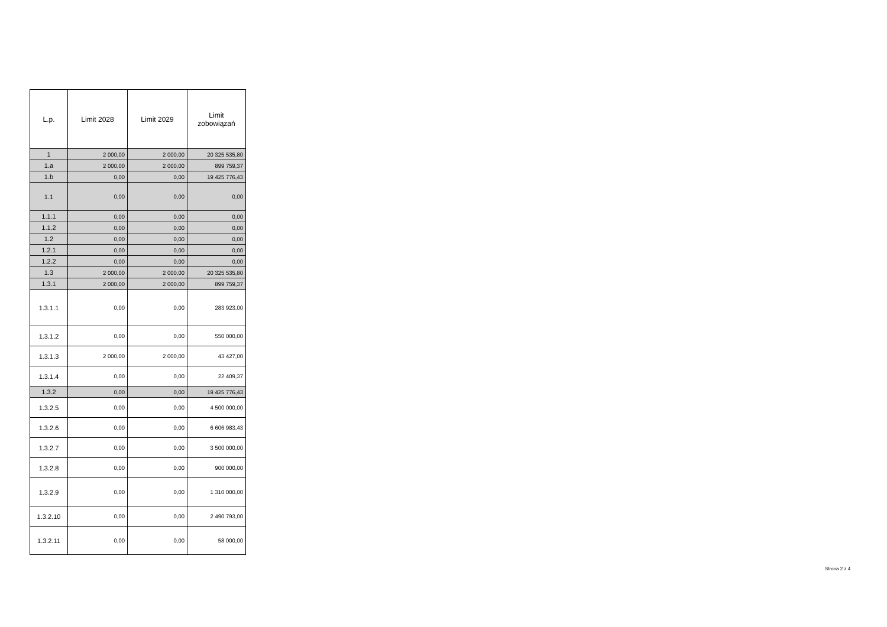| L.p. | Limit 2028 | Limit 2029 | Limit zobowiązań |
| --- | --- | --- | --- |
| 1 | 2 000,00 | 2 000,00 | 20 325 535,80 |
| 1.a | 2 000,00 | 2 000,00 | 899 759,37 |
| 1.b | 0,00 | 0,00 | 19 425 776,43 |
| 1.1 | 0,00 | 0,00 | 0,00 |
| 1.1.1 | 0,00 | 0,00 | 0,00 |
| 1.1.2 | 0,00 | 0,00 | 0,00 |
| 1.2 | 0,00 | 0,00 | 0,00 |
| 1.2.1 | 0,00 | 0,00 | 0,00 |
| 1.2.2 | 0,00 | 0,00 | 0,00 |
| 1.3 | 2 000,00 | 2 000,00 | 20 325 535,80 |
| 1.3.1 | 2 000,00 | 2 000,00 | 899 759,37 |
| 1.3.1.1 | 0,00 | 0,00 | 283 923,00 |
| 1.3.1.2 | 0,00 | 0,00 | 550 000,00 |
| 1.3.1.3 | 2 000,00 | 2 000,00 | 43 427,00 |
| 1.3.1.4 | 0,00 | 0,00 | 22 409,37 |
| 1.3.2 | 0,00 | 0,00 | 19 425 776,43 |
| 1.3.2.5 | 0,00 | 0,00 | 4 500 000,00 |
| 1.3.2.6 | 0,00 | 0,00 | 6 606 983,43 |
| 1.3.2.7 | 0,00 | 0,00 | 3 500 000,00 |
| 1.3.2.8 | 0,00 | 0,00 | 900 000,00 |
| 1.3.2.9 | 0,00 | 0,00 | 1 310 000,00 |
| 1.3.2.10 | 0,00 | 0,00 | 2 490 793,00 |
| 1.3.2.11 | 0,00 | 0,00 | 58 000,00 |
Strona 2 z 4